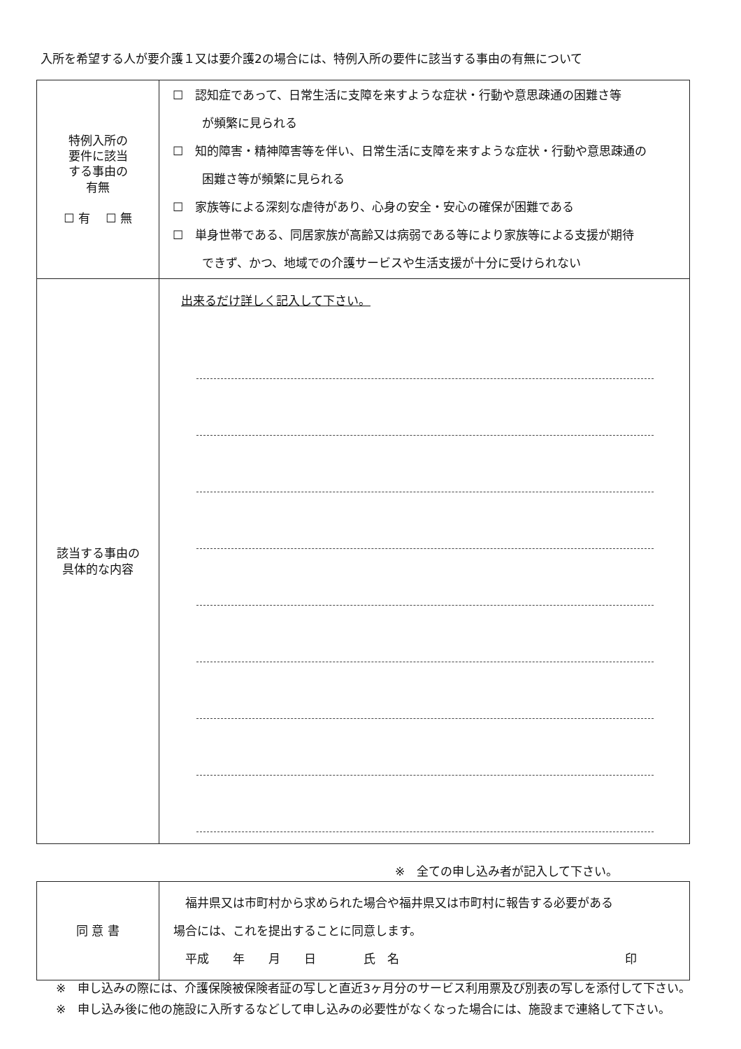入所を希望する人が要介護１又は要介護2の場合には、特例入所の要件に該当する事由の有無について
| 特例入所の 要件に該当 する事由の 有無 ☐ 有 ☐ 無 | ☐ 認知症であって、日常生活に支障を来すような症状・行動や意思疎通の困難さ等 が頻繁に見られる ☐ 知的障害・精神障害等を伴い、日常生活に支障を来すような症状・行動や意思疎通の 困難さ等が頻繁に見られる ☐ 家族等による深刻な虐待があり、心身の安全・安心の確保が困難である ☐ 単身世帯である、同居家族が高齢又は病弱である等により家族等による支援が期待 できず、かつ、地域での介護サービスや生活支援が十分に受けられない |
| 該当する事由の 具体的な内容 | 出来るだけ詳しく記入して下さい。 |
※　全ての申し込み者が記入して下さい。
| 同 意 書 | 福井県又は市町村から求められた場合や福井県又は市町村に報告する必要がある 場合には、これを提出することに同意します。 平成 年 月 日 氏 名 印 |
※　申し込みの際には、介護保険被保険者証の写しと直近3ヶ月分のサービス利用票及び別表の写しを添付して下さい。
※　申し込み後に他の施設に入所するなどして申し込みの必要性がなくなった場合には、施設まで連絡して下さい。